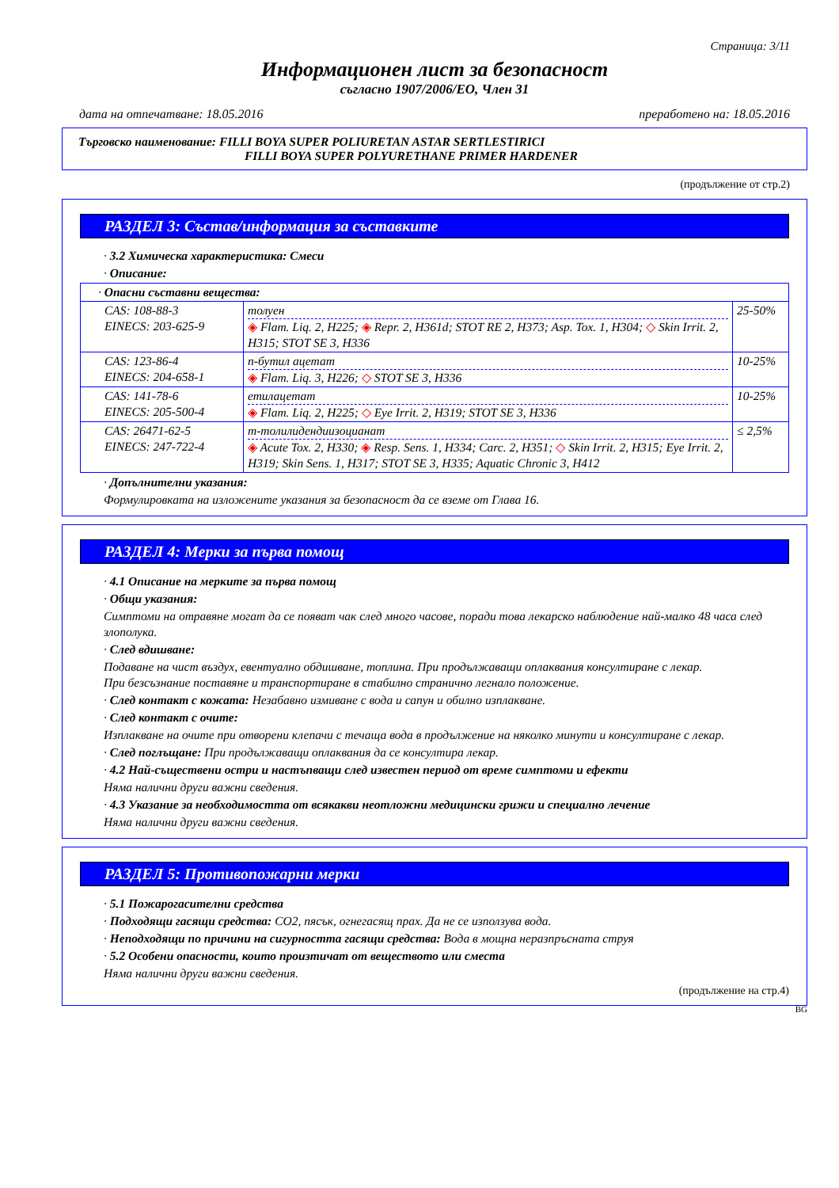Страница: 3/11
Информационен лист за безопасност
съгласно 1907/2006/ЕО, Член 31
дата на отпечатване: 18.05.2016 преработено на: 18.05.2016
Търговско наименование: FILLI BOYA SUPER POLIURETAN ASTAR SERTLESTIRICI
FILLI BOYA SUPER POLYURETHANE PRIMER HARDENER
(продължение от стр.2)
РАЗДЕЛ 3: Състав/информация за съставките
· 3.2 Химическа характеристика: Смеси
· Описание:
| · Опасни съставни вещества: | | |
| CAS: 108-88-3 EINECS: 203-625-9 | толуен ◈ Flam. Liq. 2, H225; ◈ Repr. 2, H361d; STOT RE 2, H373; Asp. Tox. 1, H304; ◇ Skin Irrit. 2, H315; STOT SE 3, H336 | 25-50% |
| CAS: 123-86-4 EINECS: 204-658-1 | n-бутил ацетат ◈ Flam. Liq. 3, H226; ◇ STOT SE 3, H336 | 10-25% |
| CAS: 141-78-6 EINECS: 205-500-4 | етилацетат ◈ Flam. Liq. 2, H225; ◇ Eye Irrit. 2, H319; STOT SE 3, H336 | 10-25% |
| CAS: 26471-62-5 EINECS: 247-722-4 | m-толилидендиизоцианат ◈ Acute Tox. 2, H330; ◈ Resp. Sens. 1, H334; Carc. 2, H351; ◇ Skin Irrit. 2, H315; Eye Irrit. 2, H319; Skin Sens. 1, H317; STOT SE 3, H335; Aquatic Chronic 3, H412 | ≤ 2,5% |
· Допълнителни указания:
Формулировката на изложените указания за безопасност да се вземе от Глава 16.
РАЗДЕЛ 4: Мерки за първа помощ
· 4.1 Описание на мерките за първа помощ
· Общи указания:
Симптоми на отравяне могат да се появат чак след много часове, поради това лекарско наблюдение най-малко 48 часа след злополука.
· След вдишване:
Подаване на чист въздух, евентуално обдишване, топлина. При продължаващи оплаквания консултиране с лекар.
При безсъзнание поставяне и транспортиране в стабилно странично легнало положение.
· След контакт с кожата: Незабавно измиване с вода и сапун и обилно изплакване.
· След контакт с очите:
Изплакване на очите при отворени клепачи с течаща вода в продължение на няколко минути и консултиране с лекар.
· След поглъщане: При продължаващи оплаквания да се консултира лекар.
· 4.2 Най-съществени остри и настъпващи след известен период от време симптоми и ефекти
Няма налични други важни сведения.
· 4.3 Указание за необходимостта от всякакви неотложни медицински грижи и специално лечение
Няма налични други важни сведения.
РАЗДЕЛ 5: Противопожарни мерки
· 5.1 Пожарогасителни средства
· Подходящи гасящи средства: CO2, пясък, огнегасящ прах. Да не се използува вода.
· Неподходящи по причини на сигурността гасящи средства: Вода в мощна неразпръсната струя
· 5.2 Особени опасности, които произтичат от веществото или сместа
Няма налични други важни сведения.
(продължение на стр.4)
BG